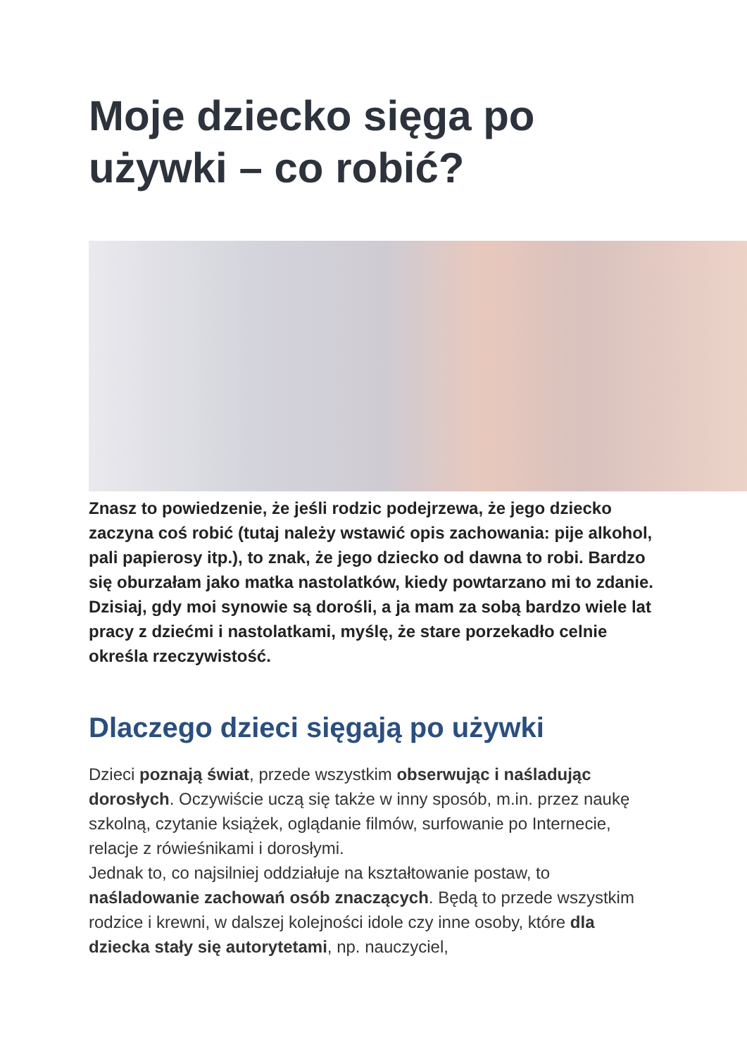Moje dziecko sięga po używki – co robić?
Znasz to powiedzenie, że jeśli rodzic podejrzewa, że jego dziecko zaczyna coś robić (tutaj należy wstawić opis zachowania: pije alkohol, pali papierosy itp.), to znak, że jego dziecko od dawna to robi. Bardzo się oburzałam jako matka nastolatków, kiedy powtarzano mi to zdanie. Dzisiaj, gdy moi synowie są dorośli, a ja mam za sobą bardzo wiele lat pracy z dziećmi i nastolatkami, myślę, że stare porzekadło celnie określa rzeczywistość.
Dlaczego dzieci sięgają po używki
Dzieci poznają świat, przede wszystkim obserwując i naśladując dorosłych. Oczywiście uczą się także w inny sposób, m.in. przez naukę szkolną, czytanie książek, oglądanie filmów, surfowanie po Internecie, relacje z rówieśnikami i dorosłymi.
Jednak to, co najsilniej oddziałuje na kształtowanie postaw, to naśladowanie zachowań osób znaczących. Będą to przede wszystkim rodzice i krewni, w dalszej kolejności idole czy inne osoby, które dla dziecka stały się autorytetami, np. nauczyciel,